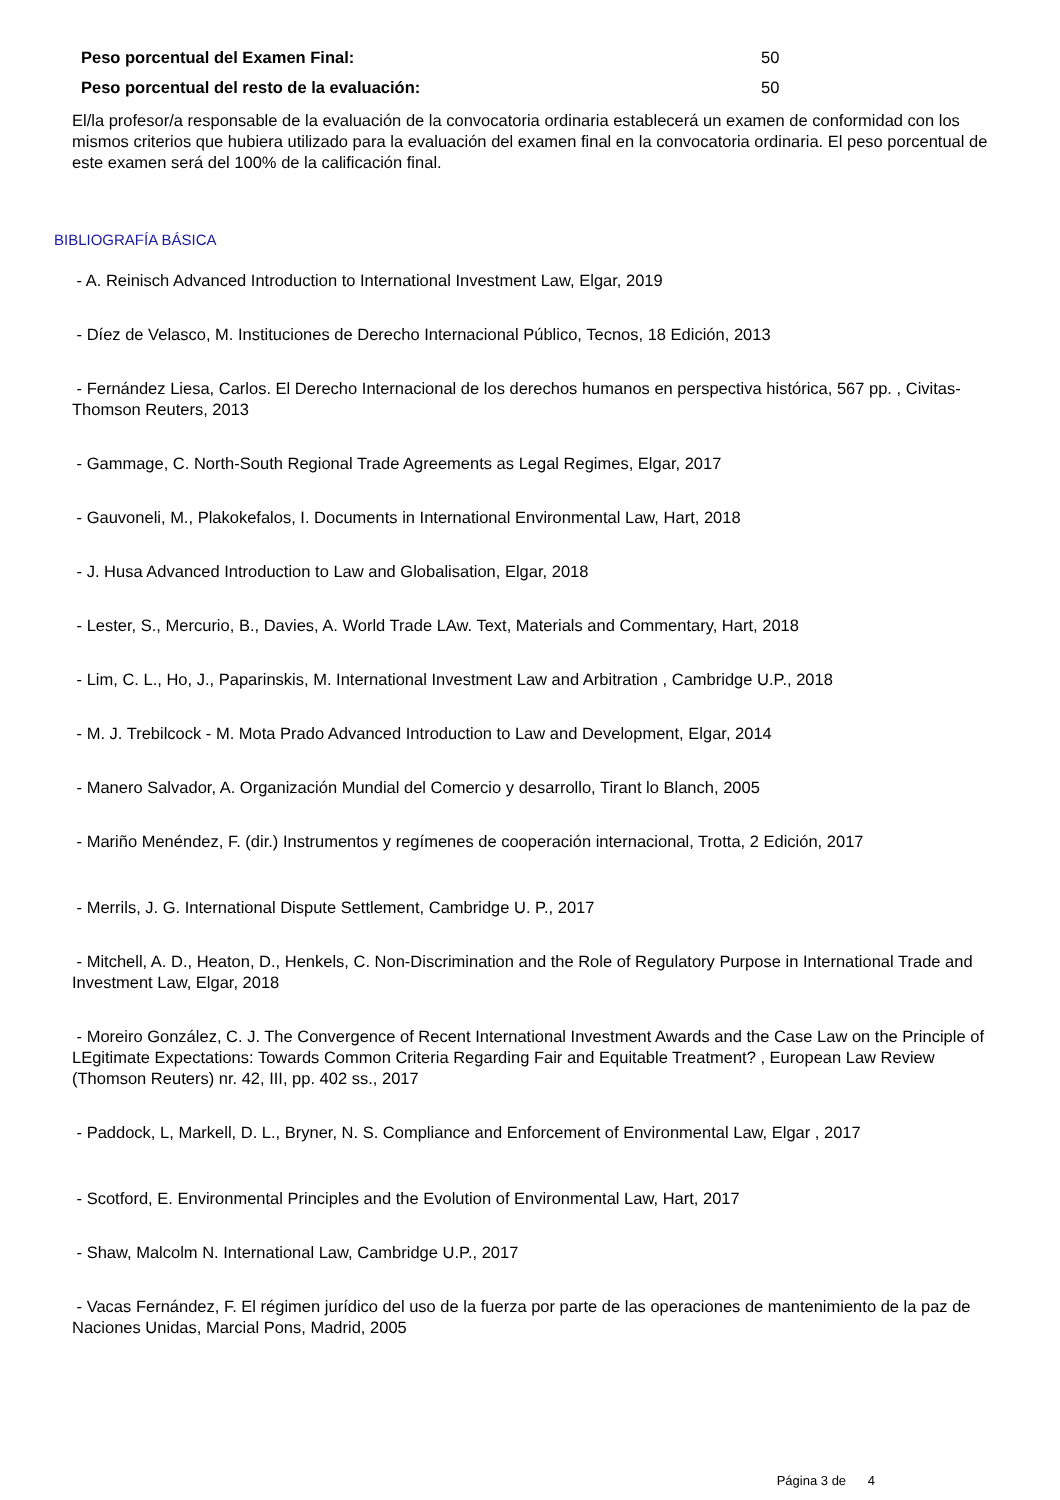Peso porcentual del Examen Final: 50
Peso porcentual del resto de la evaluación: 50
El/la profesor/a responsable de la evaluación de la convocatoria ordinaria establecerá un examen de conformidad con los mismos criterios que hubiera utilizado para la evaluación del examen final en la convocatoria ordinaria. El peso porcentual de este examen será del 100% de la calificación final.
BIBLIOGRAFÍA BÁSICA
- A. Reinisch Advanced Introduction to International Investment Law, Elgar, 2019
- Díez de Velasco, M. Instituciones de Derecho Internacional Público, Tecnos, 18 Edición, 2013
- Fernández Liesa, Carlos. El Derecho Internacional de los derechos humanos en perspectiva histórica, 567 pp. , Civitas-Thomson Reuters, 2013
- Gammage, C. North-South Regional Trade Agreements as Legal Regimes, Elgar, 2017
- Gauvoneli, M., Plakokefalos, I. Documents in International Environmental Law, Hart, 2018
- J. Husa Advanced Introduction to Law and Globalisation, Elgar, 2018
- Lester, S., Mercurio, B., Davies, A. World Trade LAw. Text, Materials and Commentary, Hart, 2018
- Lim, C. L., Ho, J., Paparinskis, M. International Investment Law and Arbitration , Cambridge U.P., 2018
- M. J. Trebilcock - M. Mota Prado Advanced Introduction to Law and Development, Elgar, 2014
- Manero Salvador, A. Organización Mundial del Comercio y desarrollo, Tirant lo Blanch, 2005
- Mariño Menéndez, F. (dir.) Instrumentos y regímenes de cooperación internacional, Trotta, 2 Edición, 2017
- Merrils, J. G. International Dispute Settlement, Cambridge U. P., 2017
- Mitchell, A. D., Heaton, D., Henkels, C. Non-Discrimination and the Role of Regulatory Purpose in International Trade and Investment Law, Elgar, 2018
- Moreiro González, C. J. The Convergence of Recent International Investment Awards and the Case Law on the Principle of LEgitimate Expectations: Towards Common Criteria Regarding Fair and Equitable Treatment? , European Law Review (Thomson Reuters) nr. 42, III, pp. 402 ss., 2017
- Paddock, L, Markell, D. L., Bryner, N. S. Compliance and Enforcement of Environmental Law, Elgar , 2017
- Scotford, E. Environmental Principles and the Evolution of Environmental Law, Hart, 2017
- Shaw, Malcolm N. International Law, Cambridge U.P., 2017
- Vacas Fernández, F. El régimen jurídico del uso de la fuerza por parte de las operaciones de mantenimiento de la paz de Naciones Unidas, Marcial Pons, Madrid, 2005
Página 3 de 4